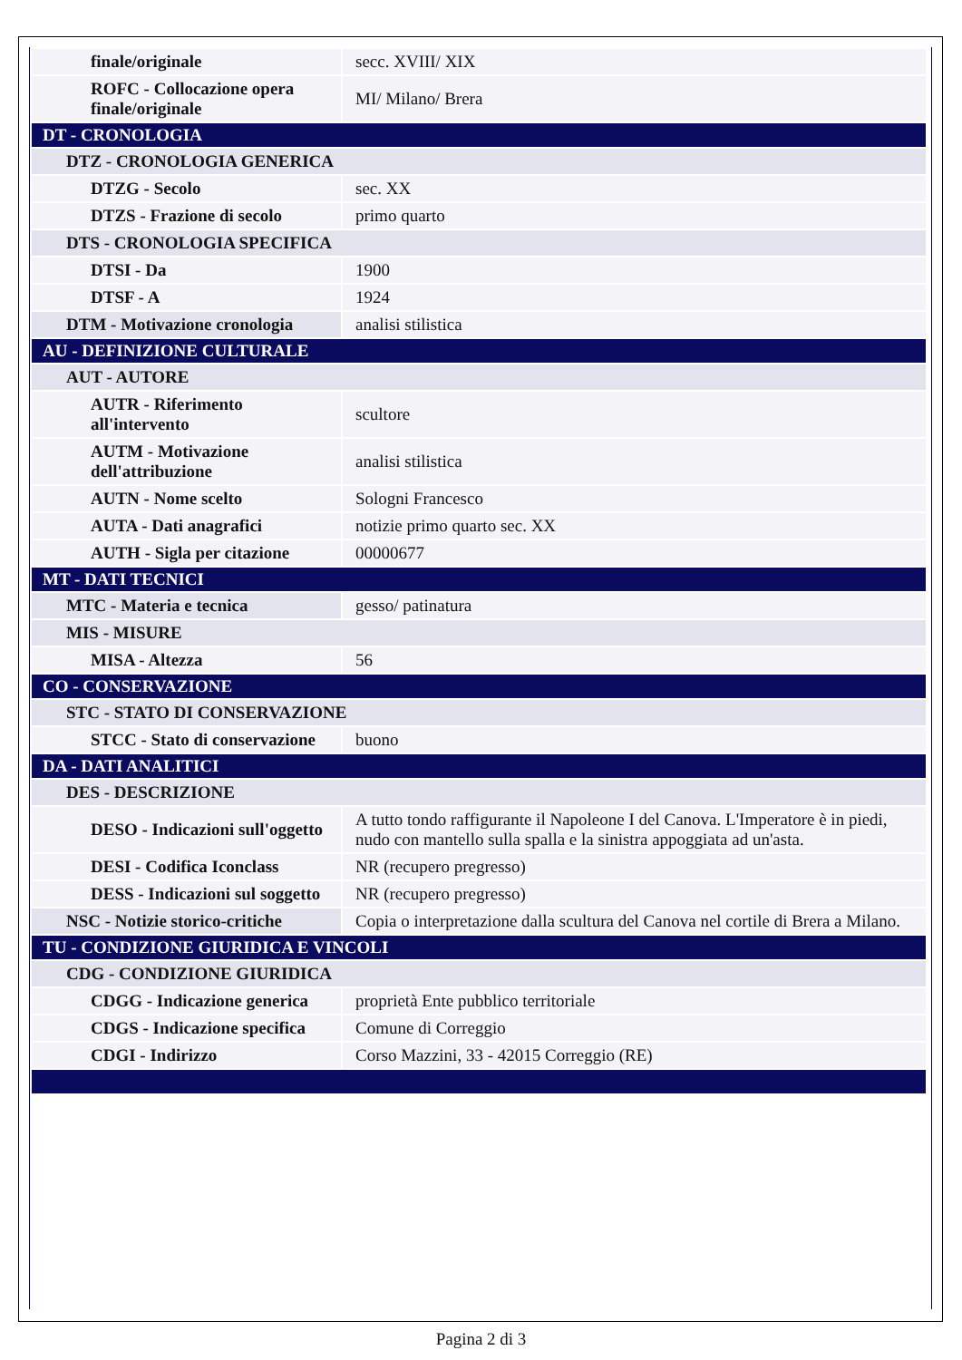| finale/originale | secc. XVIII/ XIX |
| ROFC - Collocazione opera finale/originale | MI/ Milano/ Brera |
| DT - CRONOLOGIA | |
| DTZ - CRONOLOGIA GENERICA | |
| DTZG - Secolo | sec. XX |
| DTZS - Frazione di secolo | primo quarto |
| DTS - CRONOLOGIA SPECIFICA | |
| DTSI - Da | 1900 |
| DTSF - A | 1924 |
| DTM - Motivazione cronologia | analisi stilistica |
| AU - DEFINIZIONE CULTURALE | |
| AUT - AUTORE | |
| AUTR - Riferimento all'intervento | scultore |
| AUTM - Motivazione dell'attribuzione | analisi stilistica |
| AUTN - Nome scelto | Sologni Francesco |
| AUTA - Dati anagrafici | notizie primo quarto sec. XX |
| AUTH - Sigla per citazione | 00000677 |
| MT - DATI TECNICI | |
| MTC - Materia e tecnica | gesso/ patinatura |
| MIS - MISURE | |
| MISA - Altezza | 56 |
| CO - CONSERVAZIONE | |
| STC - STATO DI CONSERVAZIONE | |
| STCC - Stato di conservazione | buono |
| DA - DATI ANALITICI | |
| DES - DESCRIZIONE | |
| DESO - Indicazioni sull'oggetto | A tutto tondo raffigurante il Napoleone I del Canova. L'Imperatore è in piedi, nudo con mantello sulla spalla e la sinistra appoggiata ad un'asta. |
| DESI - Codifica Iconclass | NR (recupero pregresso) |
| DESS - Indicazioni sul soggetto | NR (recupero pregresso) |
| NSC - Notizie storico-critiche | Copia o interpretazione dalla scultura del Canova nel cortile di Brera a Milano. |
| TU - CONDIZIONE GIURIDICA E VINCOLI | |
| CDG - CONDIZIONE GIURIDICA | |
| CDGG - Indicazione generica | proprietà Ente pubblico territoriale |
| CDGS - Indicazione specifica | Comune di Correggio |
| CDGI - Indirizzo | Corso Mazzini, 33 - 42015 Correggio (RE) |
Pagina 2 di 3